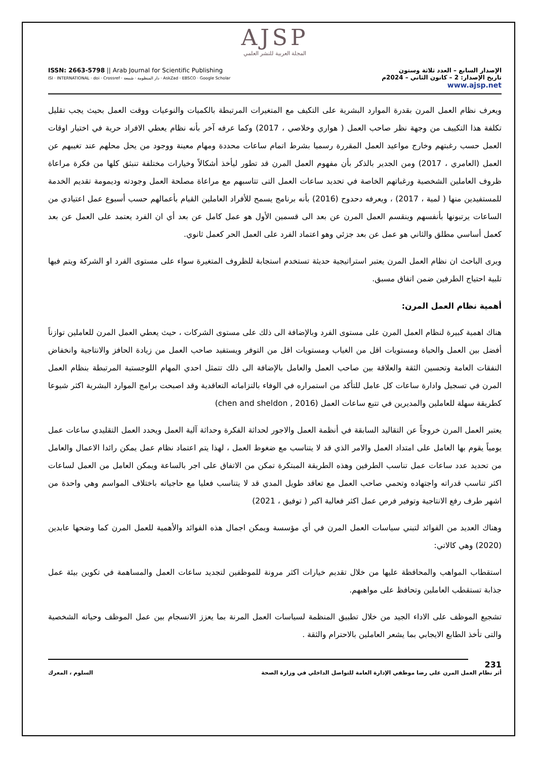AJSP
المجلة العربية للنشر العلمي
ISSN: 2663-5798 || Arab Journal for Scientific Publishing
ISI · INTERNATIONAL · doi · Crossref · دار المنظومة · شمعة · AskZad · EBSCO · Google Scholar
الإصدار السابع – العدد ثلاثة وستون
تاريخ الإصدار: 2 – كانون الثاني – 2024م
www.ajsp.net
ويعرف نظام العمل المرن بقدرة الموارد البشرية على التكيف مع المتغيرات المرتبطة بالكميات والنوعيات ووقت العمل بحيث يجب تقليل تكلفة هذا التكييف من وجهة نظر صاحب العمل ( هواري وخلاصي ، 2017) وكما عرفه آخر بأنه نظام يعطي الافراد حرية في اختيار اوقات العمل حسب رغبتهم وخارج مواعيد العمل المقررة رسميا بشرط اتمام ساعات محددة ومهام معينة ووجود من يحل محلهم عند تغيبهم عن العمل (العامري ، 2017) ومن الجدير بالذكر بأن مفهوم العمل المرن قد تطور ليأخذ أشكالاً وخيارات مختلفة تنبثق كلها من فكرة مراعاة ظروف العاملين الشخصية ورغباتهم الخاصة في تحديد ساعات العمل التى تتاسبهم مع مراعاة مصلحة العمل وجودته وديمومة تقديم الخدمة للمستفيدين منها ( لمية ، 2017) ، ويعرفه دحدوح (2016) بأنه برنامج يسمح للأفراد العاملين القيام بأعمالهم حسب أسبوع عمل اعتيادي من الساعات يرتبونها بأنفسهم وينقسم العمل المرن عن بعد الى قسمين الأول هو عمل كامل عن بعد أي ان الفرد يعتمد على العمل عن بعد كعمل أساسي مطلق والثاني هو عمل عن بعد جزئي وهو اعتماد الفرد على العمل الحر كعمل ثانوي.
ويرى الباحث ان نظام العمل المرن يعتبر استراتيجية حديثة تستخدم استجابة للظروف المتغيرة سواء على مستوى الفرد او الشركة ويتم فيها تلبية احتياج الطرفين ضمن اتفاق مسبق.
أهمية نظام العمل المرن:
هناك اهمية كبيرة لنظام العمل المرن على مستوى الفرد وبالإضافة الى ذلك على مستوى الشركات ، حيث يعطي العمل المرن للعاملين توازناً أفضل بين العمل والحياة ومستويات اقل من الغياب ومستويات اقل من التوفر ويستفيد صاحب العمل من زيادة الحافز والانتاجية وانخفاض النفقات العامة وتحسين الثقة والعلاقة بين صاحب العمل والعامل بالإضافة الى ذلك تتمثل احدي المهام اللوجستية المرتبطة بنظام العمل المرن في تسجيل وادارة ساعات كل عامل للتأكد من استمراره في الوفاء بالتزاماته التعاقدية وقد اصبحت برامج الموارد البشرية اكثر شيوعا كطريقة سهلة للعاملين والمديرين في تتبع ساعات العمل (chen and sheldon , 2016)
يعتبر العمل المرن خروجاً عن التقاليد السابقة في أنظمة العمل والاجور لحداثة الفكرة وحداثة آلية العمل ويحدد العمل التقليدي ساعات عمل يومياً يقوم بها العامل على امتداد العمل والامر الذي قد لا يتناسب مع ضغوط العمل ، لهذا يتم اعتماد نظام عمل يمكن رائدا الاعمال والعامل من تحديد عدد ساعات عمل تناسب الطرفين وهذه الطريقة المبتكرة تمكن من الاتفاق على اجر بالساعة ويمكن العامل من العمل لساعات اكثر تناسب قدراته واجتهاده وتحمي صاحب العمل مع تعاقد طويل المدي قد لا يتناسب فعليا مع حاجياته باختلاف المواسم وهي واحدة من اشهر طرف رفع الانتاجية وتوفير فرص عمل اكثر فعالية اكبر ( توفيق ، 2021)
وهناك العديد من الفوائد لتبني سياسات العمل المرن في أي مؤسسة ويمكن اجمال هذه الفوائد والأهمية للعمل المرن كما وضحها عابدين (2020) وهي كالاتي:
استقطاب المواهب والمحافظة عليها من خلال تقديم خيارات اكثر مرونة للموظفين لتجديد ساعات العمل والمساهمة في تكوين بيئة عمل جذابة تستقطب العاملين وتحافظ على مواهبهم.
تشجيع الموظف على الاداء الجيد من خلال تطبيق المنظمة لسياسات العمل المرنة بما يعزز الانسجام بين عمل الموظف وحياته الشخصية والتى تأخذ الطابع الايجابي بما يشعر العاملين بالاحترام والثقة .
231
أثر نظام العمل المرن على رضا موظفي الإدارة العامة للتواصل الداخلي في وزارة الصحة السلوم ، المعرك